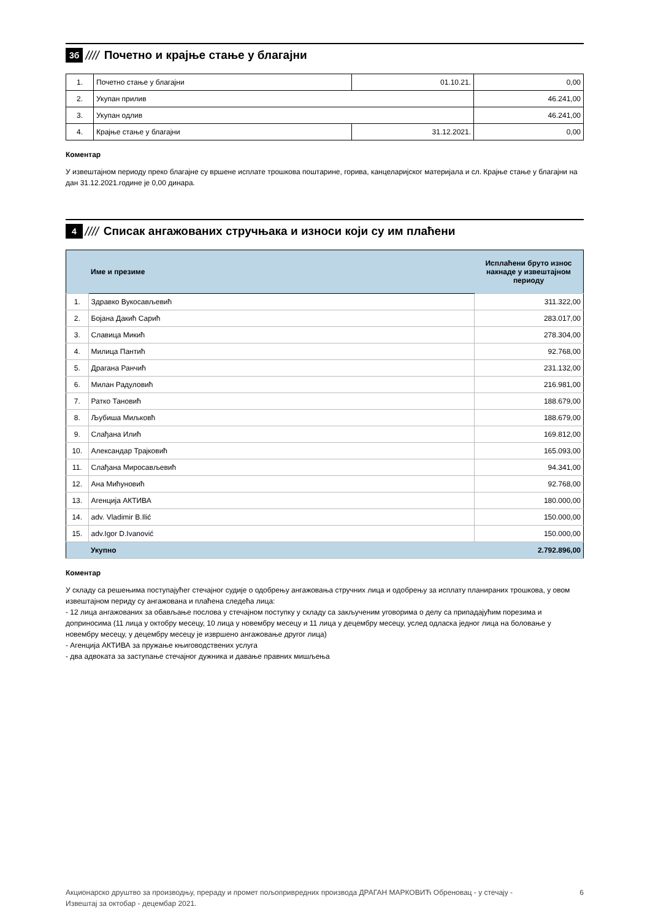3б ////
Почетно и крајње стање у благајни
| 1. | Почетно стање у благајни | 01.10.21. | 0,00 |
| 2. | Укупан прилив | | 46.241,00 |
| 3. | Укупан одлив | | 46.241,00 |
| 4. | Крајње стање у благајни | 31.12.2021. | 0,00 |
Коментар
У извештајном периоду преко благајне су вршене исплате трошкова поштарине, горива, канцеларијског материјала и сл. Крајње стање у благајни на дан 31.12.2021.године је 0,00 динара.
4 ////
Списак ангажованих стручњака и износи који су им плаћени
| | Име и презиме | Исплаћени бруто износ накнаде у извештајном периоду |
| 1. | Здравко Вукосављевић | 311.322,00 |
| 2. | Бојана Дакић Сарић | 283.017,00 |
| 3. | Славица Микић | 278.304,00 |
| 4. | Милица Пантић | 92.768,00 |
| 5. | Драгана Ранчић | 231.132,00 |
| 6. | Милан Радуловић | 216.981,00 |
| 7. | Ратко Тановић | 188.679,00 |
| 8. | Љубиша Миљковћ | 188.679,00 |
| 9. | Слађана Илић | 169.812,00 |
| 10. | Александар Трајковић | 165.093,00 |
| 11. | Слађана Миросављевић | 94.341,00 |
| 12. | Ана Мићуновић | 92.768,00 |
| 13. | Агенција АКТИВА | 180.000,00 |
| 14. | adv. Vladimir B.Ilić | 150.000,00 |
| 15. | adv.Igor D.Ivanović | 150.000,00 |
| | Укупно | 2.792.896,00 |
Коментар
У складу са решењима поступајућег стечајног судије о одобрењу ангажовања стручних лица и одобрењу за исплату планираних трошкова, у овом извештајном периду су ангажована и плаћена следећа лица:
- 12 лица ангажованих за обављање послова у стечајном поступку у складу са закљученим уговорима о делу са припадајућим порезима и доприносима (11 лица у октобру месецу, 10 лица у новембру месецу и 11 лица у децембру месецу, услед одласка једног лица на боловање у новембру месецу, у децембру месецу је извршено ангажовање другог лица)
- Агенција АКТИВА за пружање књиговодствених услуга
- два адвоката за заступање стечајног дужника и давање правних мишљења
Акционарско друштво за производњу, прераду и промет пољопривредних производа ДРАГАН МАРКОВИЋ Обреновац - у стечају -
Извештај за октобар - децембар 2021. 6